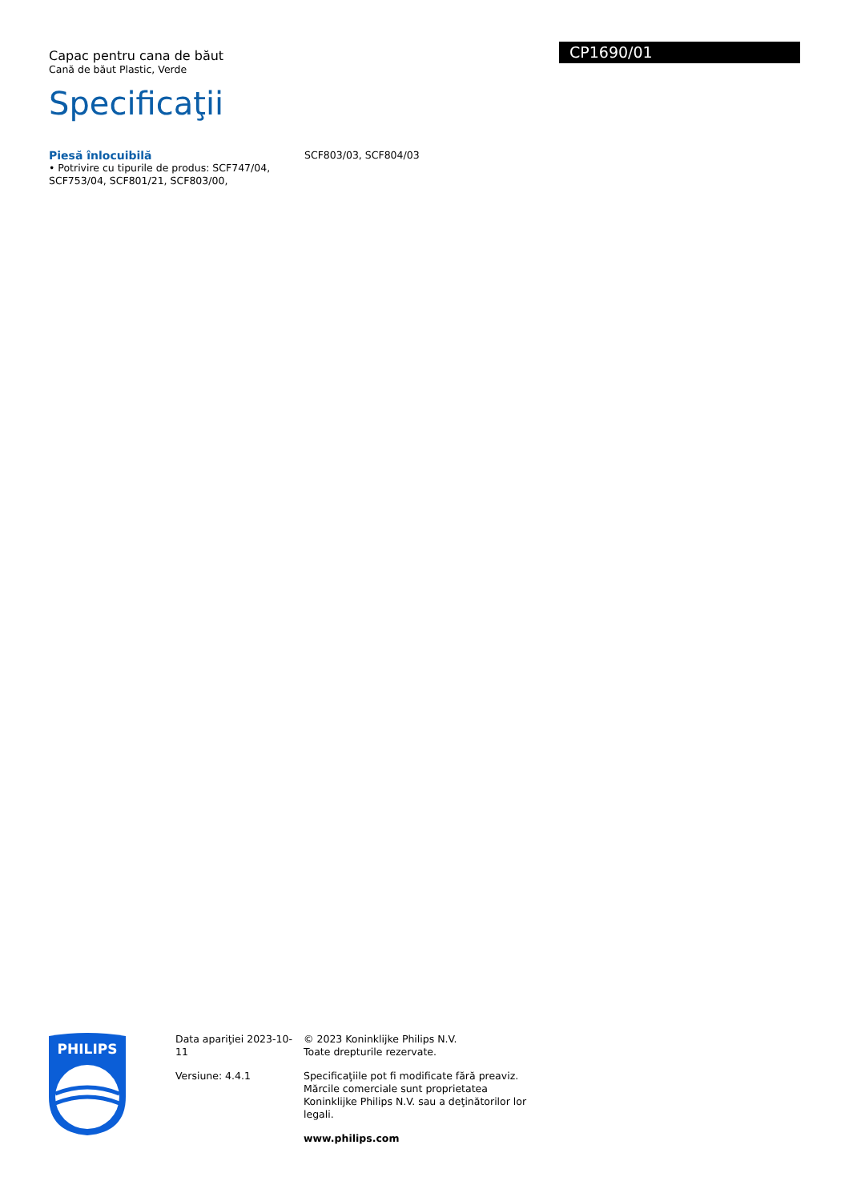Capac pentru cana de băut
Cană de băut Plastic, Verde
Specificaţii
CP1690/01
Piesă înlocuibilă
• Potrivire cu tipurile de produs: SCF747/04, SCF753/04, SCF801/21, SCF803/00, SCF803/03, SCF804/03
PHILIPS
Data apariţiei 2023-10-11
Versiune: 4.4.1
© 2023 Koninklijke Philips N.V.
Toate drepturile rezervate.
Specificaţiile pot fi modificate fără preaviz. Mărcile comerciale sunt proprietatea Koninklijke Philips N.V. sau a deţinătorilor lor legali.
www.philips.com